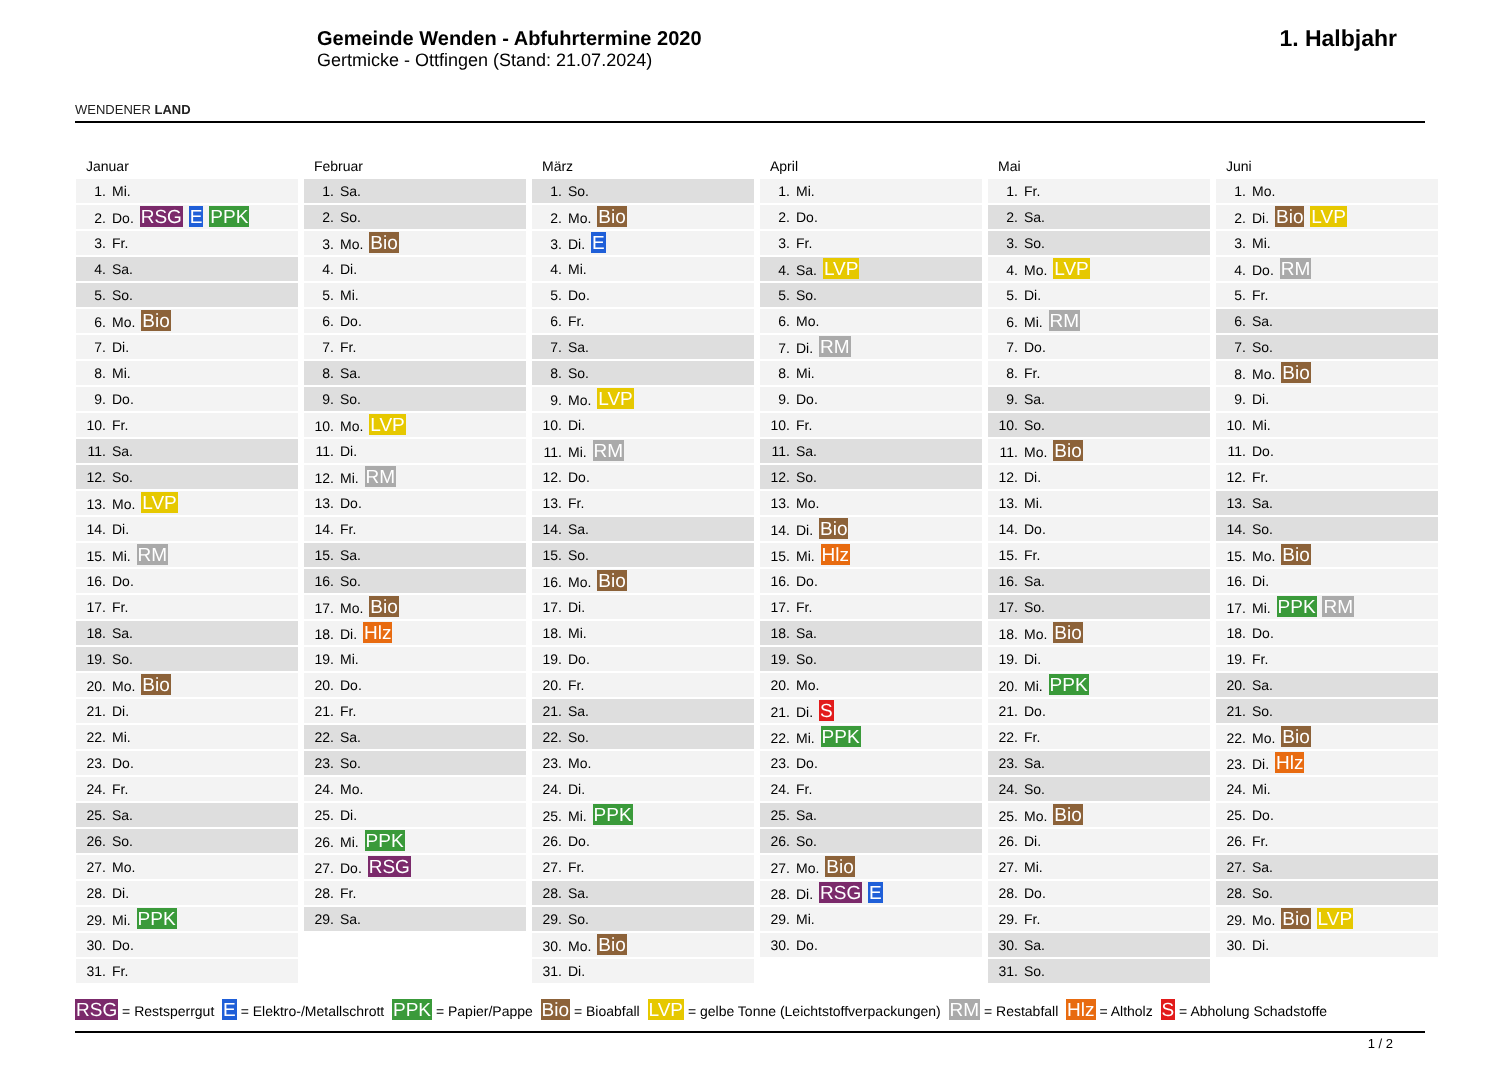WENDENER LAND
Gemeinde Wenden - Abfuhrtermine 2020
Gertmicke - Ottfingen (Stand: 21.07.2024)
1. Halbjahr
| Januar | Februar | März | April | Mai | Juni |
| --- | --- | --- | --- | --- | --- |
| 1. Mi. | 1. Sa. | 1. So. | 1. Mi. | 1. Fr. | 1. Mo. |
| 2. Do. RSG E PPK | 2. So. | 2. Mo. Bio | 2. Do. | 2. Sa. | 2. Di. Bio LVP |
| 3. Fr. | 3. Mo. Bio | 3. Di. E | 3. Fr. | 3. So. | 3. Mi. |
| 4. Sa. | 4. Di. | 4. Mi. | 4. Sa. LVP | 4. Mo. LVP | 4. Do. RM |
| 5. So. | 5. Mi. | 5. Do. | 5. So. | 5. Di. | 5. Fr. |
| 6. Mo. Bio | 6. Do. | 6. Fr. | 6. Mo. | 6. Mi. RM | 6. Sa. |
| 7. Di. | 7. Fr. | 7. Sa. | 7. Di. RM | 7. Do. | 7. So. |
| 8. Mi. | 8. Sa. | 8. So. | 8. Mi. | 8. Fr. | 8. Mo. Bio |
| 9. Do. | 9. So. | 9. Mo. LVP | 9. Do. | 9. Sa. | 9. Di. |
| 10. Fr. | 10. Mo. LVP | 10. Di. | 10. Fr. | 10. So. | 10. Mi. |
| 11. Sa. | 11. Di. | 11. Mi. RM | 11. Sa. | 11. Mo. Bio | 11. Do. |
| 12. So. | 12. Mi. RM | 12. Do. | 12. So. | 12. Di. | 12. Fr. |
| 13. Mo. LVP | 13. Do. | 13. Fr. | 13. Mo. | 13. Mi. | 13. Sa. |
| 14. Di. | 14. Fr. | 14. Sa. | 14. Di. Bio | 14. Do. | 14. So. |
| 15. Mi. RM | 15. Sa. | 15. So. | 15. Mi. Hlz | 15. Fr. | 15. Mo. Bio |
| 16. Do. | 16. So. | 16. Mo. Bio | 16. Do. | 16. Sa. | 16. Di. |
| 17. Fr. | 17. Mo. Bio | 17. Di. | 17. Fr. | 17. So. | 17. Mi. PPK RM |
| 18. Sa. | 18. Di. Hlz | 18. Mi. | 18. Sa. | 18. Mo. Bio | 18. Do. |
| 19. So. | 19. Mi. | 19. Do. | 19. So. | 19. Di. | 19. Fr. |
| 20. Mo. Bio | 20. Do. | 20. Fr. | 20. Mo. | 20. Mi. PPK | 20. Sa. |
| 21. Di. | 21. Fr. | 21. Sa. | 21. Di. S | 21. Do. | 21. So. |
| 22. Mi. | 22. Sa. | 22. So. | 22. Mi. PPK | 22. Fr. | 22. Mo. Bio |
| 23. Do. | 23. So. | 23. Mo. | 23. Do. | 23. Sa. | 23. Di. Hlz |
| 24. Fr. | 24. Mo. | 24. Di. | 24. Fr. | 24. So. | 24. Mi. |
| 25. Sa. | 25. Di. | 25. Mi. PPK | 25. Sa. | 25. Mo. Bio | 25. Do. |
| 26. So. | 26. Mi. PPK | 26. Do. | 26. So. | 26. Di. | 26. Fr. |
| 27. Mo. | 27. Do. RSG | 27. Fr. | 27. Mo. Bio | 27. Mi. | 27. Sa. |
| 28. Di. | 28. Fr. | 28. Sa. | 28. Di. RSG E | 28. Do. | 28. So. |
| 29. Mi. PPK | 29. Sa. | 29. So. | 29. Mi. | 29. Fr. | 29. Mo. Bio LVP |
| 30. Do. | | 30. Mo. Bio | 30. Do. | 30. Sa. | 30. Di. |
| 31. Fr. | | 31. Di. | | 31. So. | |
RSG = Restsperrgut E = Elektro-/Metallschrott PPK = Papier/Pappe Bio = Bioabfall LVP = gelbe Tonne (Leichtstoffverpackungen) RM = Restabfall Hlz = Altholz S = Abholung Schadstoffe
1 / 2